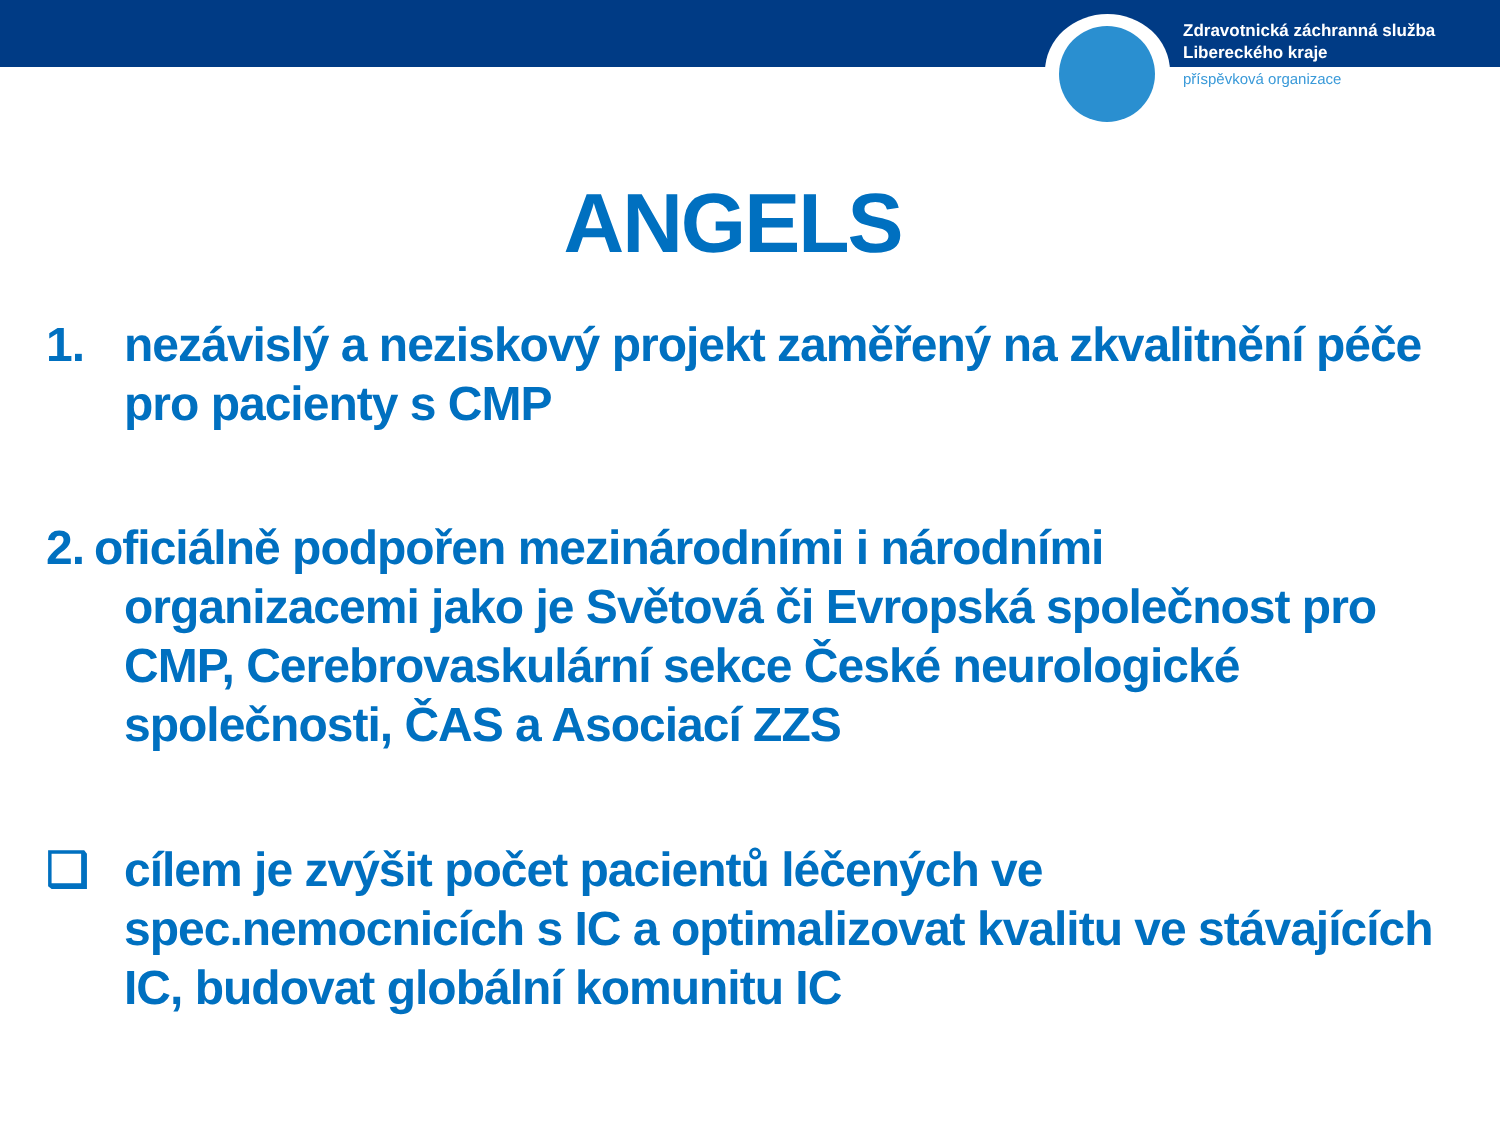Zdravotnická záchranná služba
Libereckého kraje
příspěvková organizace
ANGELS
1. nezávislý a neziskový projekt zaměřený na zkvalitnění péče pro pacienty s CMP
2. oficiálně podpořen mezinárodními i národními
organizacemi jako je Světová či Evropská společnost pro CMP, Cerebrovaskulární sekce České neurologické společnosti, ČAS a Asociací ZZS
❑ cílem je zvýšit počet pacientů léčených ve spec.nemocnicích s IC a optimalizovat kvalitu ve stávajících IC, budovat globální komunitu IC